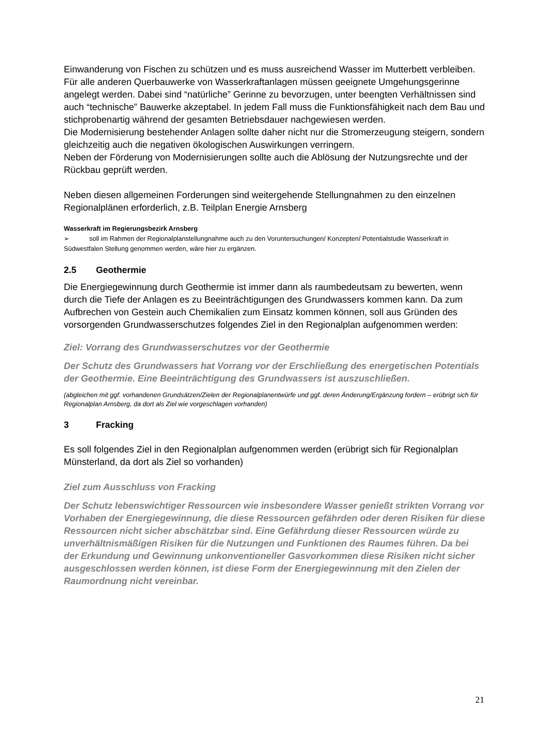Einwanderung von Fischen zu schützen und es muss ausreichend Wasser im Mutterbett verbleiben.
Für alle anderen Querbauwerke von Wasserkraftanlagen müssen geeignete Umgehungsgerinne angelegt werden. Dabei sind “natürliche” Gerinne zu bevorzugen, unter beengten Verhältnissen sind auch “technische” Bauwerke akzeptabel. In jedem Fall muss die Funktionsfähigkeit nach dem Bau und stichprobenartig während der gesamten Betriebsdauer nachgewiesen werden.
Die Modernisierung bestehender Anlagen sollte daher nicht nur die Stromerzeugung steigern, sondern gleichzeitig auch die negativen ökologischen Auswirkungen verringern.
Neben der Förderung von Modernisierungen sollte auch die Ablösung der Nutzungsrechte und der Rückbau geprüft werden.
Neben diesen allgemeinen Forderungen sind weitergehende Stellungnahmen zu den einzelnen Regionalplänen erforderlich, z.B. Teilplan Energie Arnsberg
Wasserkraft im Regierungsbezirk Arnsberg
➢ soll im Rahmen der Regionalplanstellungnahme auch zu den Voruntersuchungen/ Konzepten/ Potentialstudie Wasserkraft in Südwestfalen Stellung genommen werden, wäre hier zu ergänzen.
2.5 Geothermie
Die Energiegewinnung durch Geothermie ist immer dann als raumbedeutsam zu bewerten, wenn durch die Tiefe der Anlagen es zu Beeinträchtigungen des Grundwassers kommen kann. Da zum Aufbrechen von Gestein auch Chemikalien zum Einsatz kommen können, soll aus Gründen des vorsorgenden Grundwasserschutzes folgendes Ziel in den Regionalplan aufgenommen werden:
Ziel: Vorrang des Grundwasserschutzes vor der Geothermie
Der Schutz des Grundwassers hat Vorrang vor der Erschließung des energetischen Potentials der Geothermie. Eine Beeinträchtigung des Grundwassers ist auszuschließen.
(abgleichen mit ggf. vorhandenen Grundsätzen/Zielen der Regionalplanentwürfe und ggf. deren Änderung/Ergänzung fordern – erübrigt sich für Regionalplan Arnsberg, da dort als Ziel wie vorgeschlagen vorhanden)
3 Fracking
Es soll folgendes Ziel in den Regionalplan aufgenommen werden (erübrigt sich für Regionalplan Münsterland, da dort als Ziel so vorhanden)
Ziel zum Ausschluss von Fracking
Der Schutz lebenswichtiger Ressourcen wie insbesondere Wasser genießt strikten Vorrang vor Vorhaben der Energiegewinnung, die diese Ressourcen gefährden oder deren Risiken für diese Ressourcen nicht sicher abschätzbar sind. Eine Gefährdung dieser Ressourcen würde zu unverhältnismäßigen Risiken für die Nutzungen und Funktionen des Raumes führen. Da bei der Erkundung und Gewinnung unkonventioneller Gasvorkommen diese Risiken nicht sicher ausgeschlossen werden können, ist diese Form der Energiegewinnung mit den Zielen der Raumordnung nicht vereinbar.
21